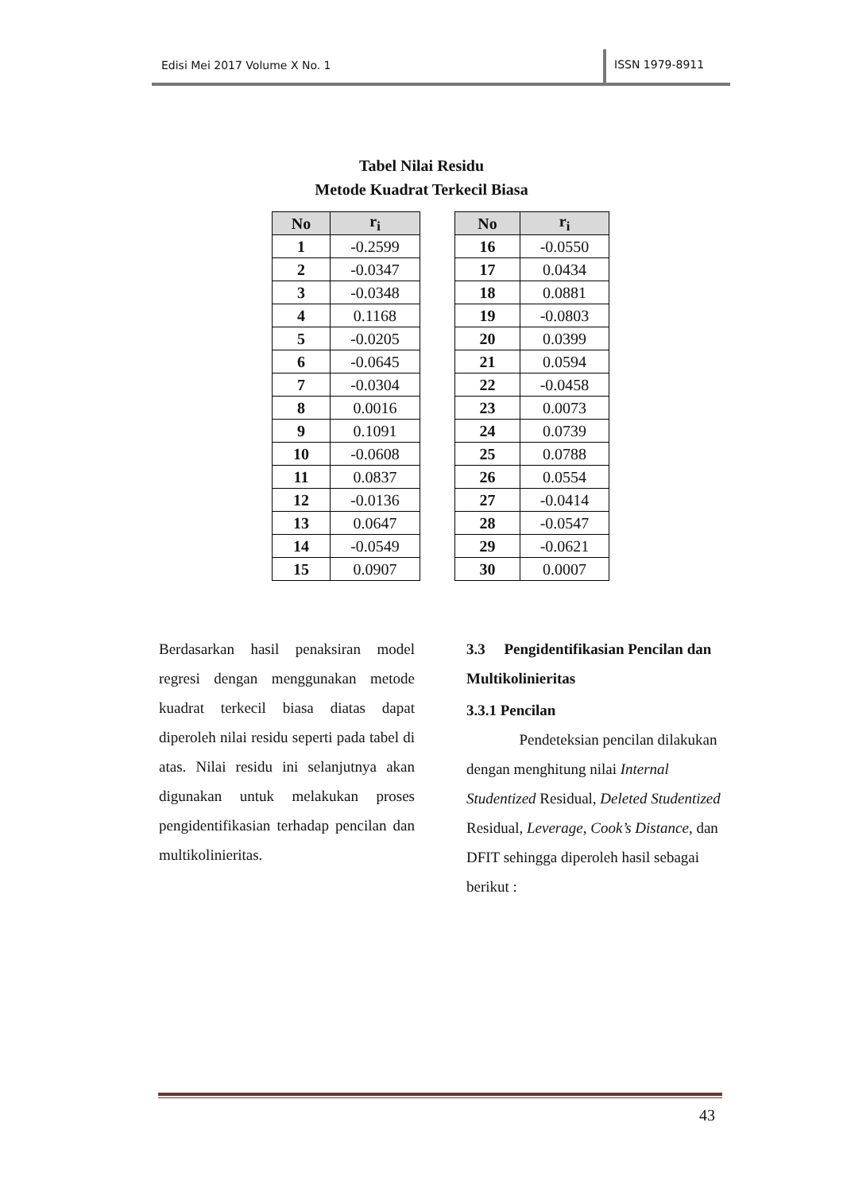Edisi Mei 2017 Volume X No. 1
ISSN 1979-8911
Tabel Nilai Residu
Metode Kuadrat Terkecil Biasa
| No | r<sub>i</sub> |
| --- | --- |
| 1 | -0.2599 |
| 2 | -0.0347 |
| 3 | -0.0348 |
| 4 | 0.1168 |
| 5 | -0.0205 |
| 6 | -0.0645 |
| 7 | -0.0304 |
| 8 | 0.0016 |
| 9 | 0.1091 |
| 10 | -0.0608 |
| 11 | 0.0837 |
| 12 | -0.0136 |
| 13 | 0.0647 |
| 14 | -0.0549 |
| 15 | 0.0907 |
| No | r<sub>i</sub> |
| --- | --- |
| 16 | -0.0550 |
| 17 | 0.0434 |
| 18 | 0.0881 |
| 19 | -0.0803 |
| 20 | 0.0399 |
| 21 | 0.0594 |
| 22 | -0.0458 |
| 23 | 0.0073 |
| 24 | 0.0739 |
| 25 | 0.0788 |
| 26 | 0.0554 |
| 27 | -0.0414 |
| 28 | -0.0547 |
| 29 | -0.0621 |
| 30 | 0.0007 |
Berdasarkan hasil penaksiran model regresi dengan menggunakan metode kuadrat terkecil biasa diatas dapat diperoleh nilai residu seperti pada tabel di atas. Nilai residu ini selanjutnya akan digunakan untuk melakukan proses pengidentifikasian terhadap pencilan dan multikolinieritas.
3.3 Pengidentifikasian Pencilan dan Multikolinieritas
3.3.1 Pencilan
Pendeteksian pencilan dilakukan dengan menghitung nilai Internal Studentized Residual, Deleted Studentized Residual, Leverage, Cook’s Distance, dan DFIT sehingga diperoleh hasil sebagai berikut :
43